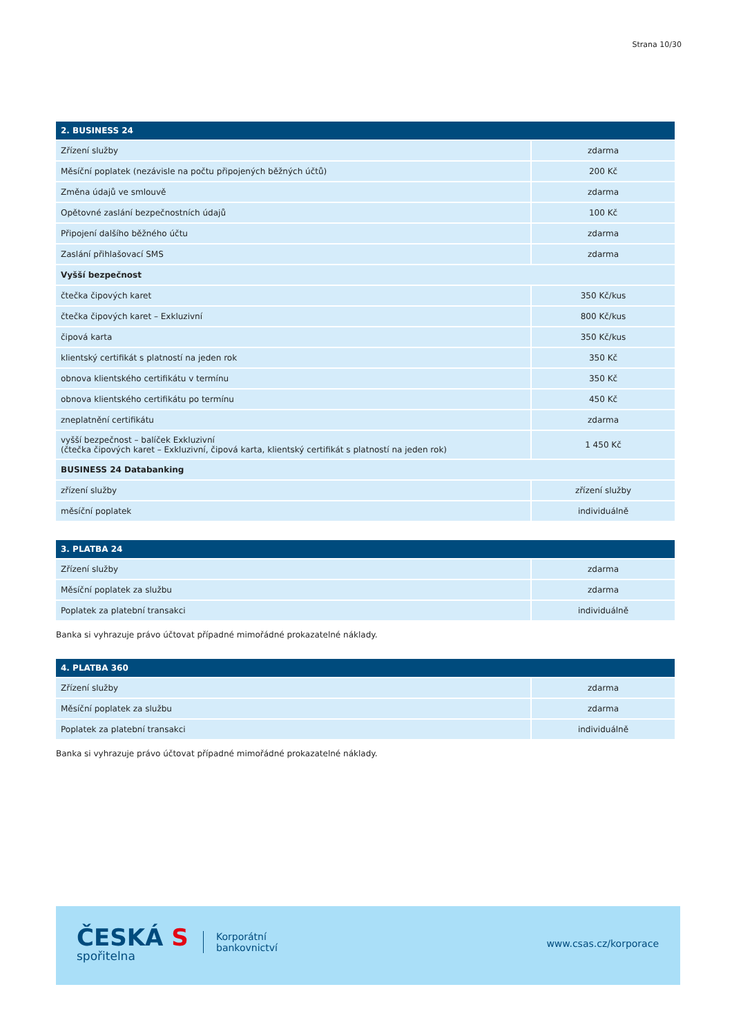Strana 10/30
| 2. BUSINESS 24 | |
| --- | --- |
| Zřízení služby | zdarma |
| Měsíční poplatek (nezávisle na počtu připojených běžných účtů) | 200 Kč |
| Změna údajů ve smlouvě | zdarma |
| Opětovné zaslání bezpečnostních údajů | 100 Kč |
| Připojení dalšího běžného účtu | zdarma |
| Zaslání přihlašovací SMS | zdarma |
| Vyšší bezpečnost | |
| čtečka čipových karet | 350 Kč/kus |
| čtečka čipových karet – Exkluzivní | 800 Kč/kus |
| čipová karta | 350 Kč/kus |
| klientský certifikát s platností na jeden rok | 350 Kč |
| obnova klientského certifikátu v termínu | 350 Kč |
| obnova klientského certifikátu po termínu | 450 Kč |
| zneplatnění certifikátu | zdarma |
| vyšší bezpečnost – balíček Exkluzivní (čtečka čipových karet – Exkluzivní, čipová karta, klientský certifikát s platností na jeden rok) | 1 450 Kč |
| BUSINESS 24 Databanking | |
| zřízení služby | zřízení služby |
| měsíční poplatek | individuálně |
| 3. PLATBA 24 | |
| --- | --- |
| Zřízení služby | zdarma |
| Měsíční poplatek za službu | zdarma |
| Poplatek za platební transakci | individuálně |
Banka si vyhrazuje právo účtovat případné mimořádné prokazatelné náklady.
| 4. PLATBA 360 | |
| --- | --- |
| Zřízení služby | zdarma |
| Měsíční poplatek za službu | zdarma |
| Poplatek za platební transakci | individuálně |
Banka si vyhrazuje právo účtovat případné mimořádné prokazatelné náklady.
ČESKÁ S
spořitelna
Korporátní
bankovnictví
www.csas.cz/korporace